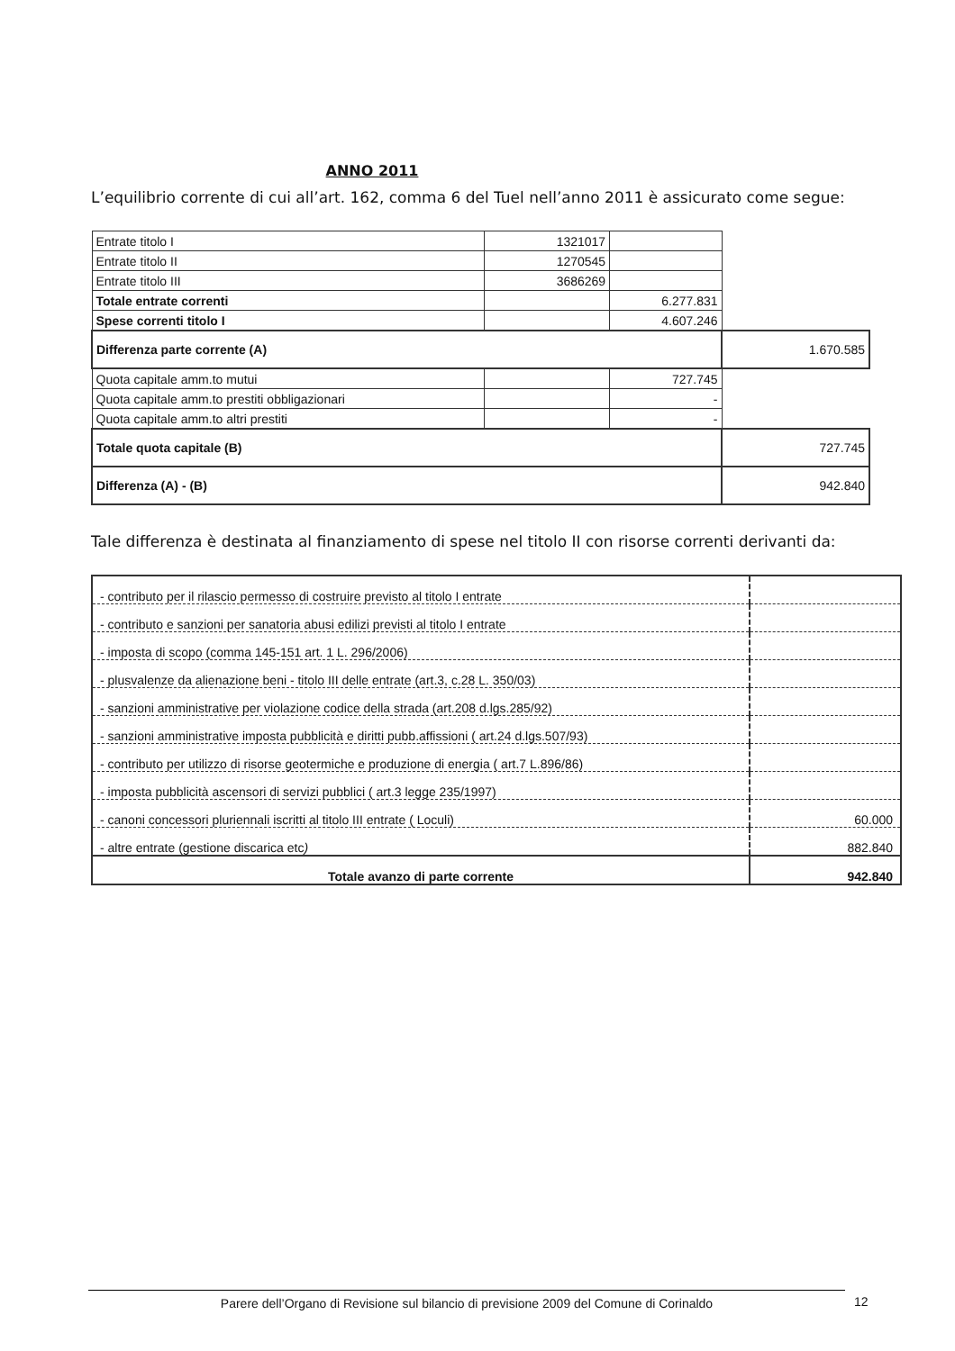ANNO 2011
L’equilibrio corrente di cui all’art. 162, comma 6 del Tuel nell’anno 2011 è assicurato come segue:
| Entrate titolo I | 1321017 | | |
| Entrate titolo II | 1270545 | | |
| Entrate titolo III | 3686269 | | |
| Totale entrate correnti | | 6.277.831 | |
| Spese correnti titolo I | | 4.607.246 | |
| Differenza parte corrente (A) | | | 1.670.585 |
| Quota capitale amm.to mutui | | 727.745 | |
| Quota capitale amm.to prestiti obbligazionari | | - | |
| Quota capitale amm.to altri prestiti | | - | |
| Totale quota capitale (B) | | | 727.745 |
| Differenza (A) - (B) | | | 942.840 |
Tale differenza è destinata al finanziamento di spese nel titolo II con risorse correnti derivanti da:
| - contributo per il rilascio permesso di costruire previsto al titolo I entrate | |
| - contributo e sanzioni per sanatoria abusi edilizi previsti al titolo I entrate | |
| - imposta di scopo (comma 145-151 art. 1 L. 296/2006) | |
| - plusvalenze da alienazione beni - titolo III delle entrate (art.3, c.28 L. 350/03) | |
| - sanzioni amministrative per violazione codice della strada (art.208 d.lgs.285/92) | |
| - sanzioni amministrative imposta pubblicità e diritti pubb.affissioni ( art.24 d.lgs.507/93) | |
| - contributo per utilizzo di risorse geotermiche e produzione di energia ( art.7 L.896/86) | |
| - imposta pubblicità ascensori di servizi pubblici ( art.3 legge 235/1997) | |
| - canoni concessori pluriennali iscritti al titolo III entrate ( Loculi) | 60.000 |
| - altre entrate (gestione discarica etc ) | 882.840 |
| Totale avanzo di parte corrente | 942.840 |
Parere dell’Organo di Revisione sul bilancio di previsione 2009 del Comune di Corinaldo 12